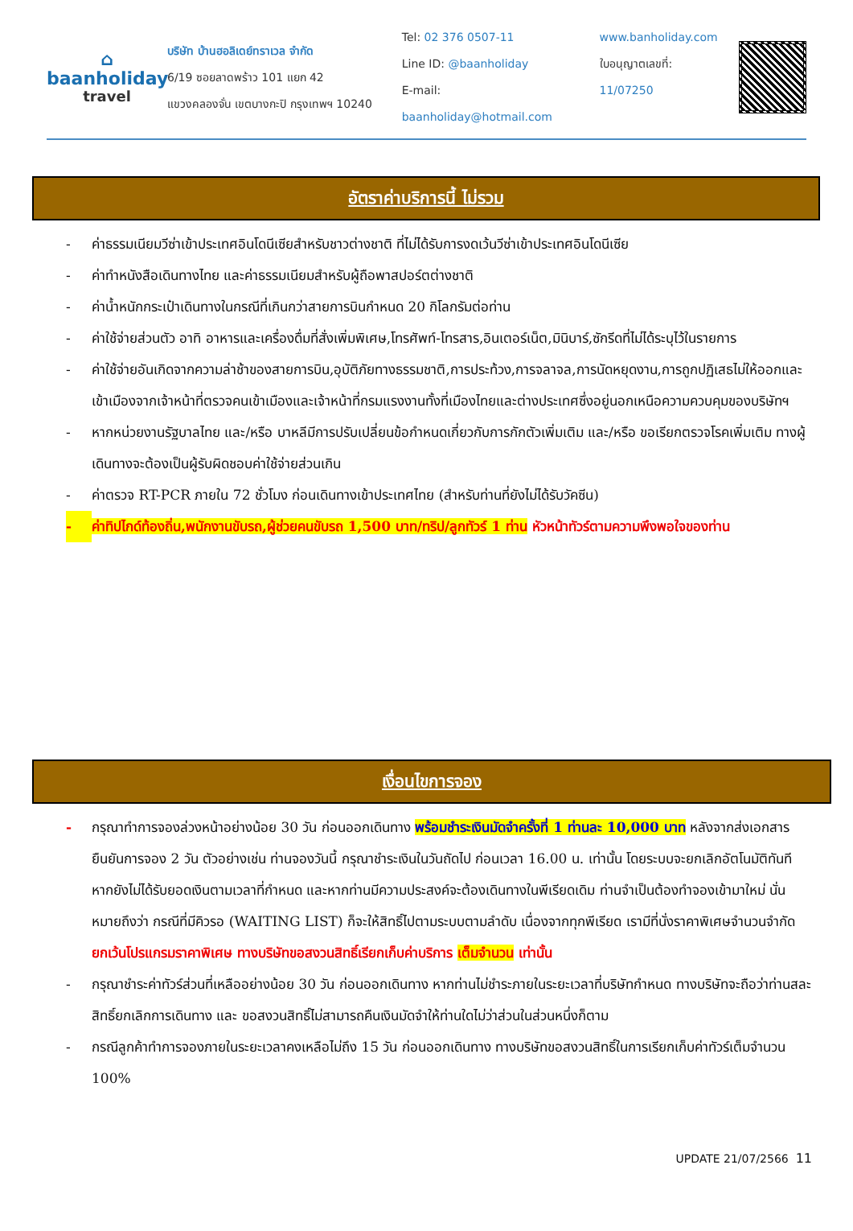⌂
baanholiday
travel
บริษัท บ้านฮอลิเดย์ทราเวล จำกัด
6/19 ซอยลาดพร้าว 101 แยก 42
แขวงคลองจั่น เขตบางกะปิ กรุงเทพฯ 10240
Tel: 02 376 0507-11
Line ID: @baanholiday
E-mail: baanholiday@hotmail.com
www.banholiday.com
ใบอนุญาตเลขที่: 11/07250
อัตราค่าบริการนี้ ไม่รวม
- ค่าธรรมเนียมวีซ่าเข้าประเทศอินโดนีเซียสำหรับชาวต่างชาติ ที่ไม่ได้รับการงดเว้นวีซ่าเข้าประเทศอินโดนีเซีย
- ค่าทำหนังสือเดินทางไทย และค่าธรรมเนียมสำหรับผู้ถือพาสปอร์ตต่างชาติ
- ค่าน้ำหนักกระเป๋าเดินทางในกรณีที่เกินกว่าสายการบินกำหนด 20 กิโลกรัมต่อท่าน
- ค่าใช้จ่ายส่วนตัว อาทิ อาหารและเครื่องดื่มที่สั่งเพิ่มพิเศษ,โทรศัพท์-โทรสาร,อินเตอร์เน็ต,มินิบาร์,ซักรีดที่ไม่ได้ระบุไว้ในรายการ
- ค่าใช้จ่ายอันเกิดจากความล่าช้าของสายการบิน,อุบัติภัยทางธรรมชาติ,การประท้วง,การจลาจล,การนัดหยุดงาน,การถูกปฏิเสธไม่ให้ออกและเข้าเมืองจากเจ้าหน้าที่ตรวจคนเข้าเมืองและเจ้าหน้าที่กรมแรงงานทั้งที่เมืองไทยและต่างประเทศซึ่งอยู่นอกเหนือความควบคุมของบริษัทฯ
- หากหน่วยงานรัฐบาลไทย และ/หรือ บาหลีมีการปรับเปลี่ยนข้อกำหนดเกี่ยวกับการกักตัวเพิ่มเติม และ/หรือ ขอเรียกตรวจโรคเพิ่มเติม ทางผู้เดินทางจะต้องเป็นผู้รับผิดชอบค่าใช้จ่ายส่วนเกิน
- ค่าตรวจ RT-PCR ภายใน 72 ชั่วโมง ก่อนเดินทางเข้าประเทศไทย (สำหรับท่านที่ยังไม่ได้รับวัคซีน)
- ค่าทิปไกด์ท้องถิ่น,พนักงานขับรถ,ผู้ช่วยคนขับรถ 1,500 บาท/ทริป/ลูกทัวร์ 1 ท่าน หัวหน้าทัวร์ตามความพึงพอใจของท่าน
เงื่อนไขการจอง
- กรุณาทำการจองล่วงหน้าอย่างน้อย 30 วัน ก่อนออกเดินทาง พร้อมชำระเงินมัดจำครั้งที่ 1 ท่านละ 10,000 บาท หลังจากส่งเอกสารยืนยันการจอง 2 วัน ตัวอย่างเช่น ท่านจองวันนี้ กรุณาชำระเงินในวันถัดไป ก่อนเวลา 16.00 น. เท่านั้น โดยระบบจะยกเลิกอัตโนมัติทันที หากยังไม่ได้รับยอดเงินตามเวลาที่กำหนด และหากท่านมีความประสงค์จะต้องเดินทางในพีเรียดเดิม ท่านจำเป็นต้องทำจองเข้ามาใหม่ นั่นหมายถึงว่า กรณีที่มีคิวรอ (WAITING LIST) ก็จะให้สิทธิ์ไปตามระบบตามลำดับ เนื่องจากทุกพีเรียด เรามีที่นั่งราคาพิเศษจำนวนจำกัด ยกเว้นโปรแกรมราคาพิเศษ ทางบริษัทขอสงวนสิทธิ์เรียกเก็บค่าบริการ เต็มจำนวน เท่านั้น
- กรุณาชำระค่าทัวร์ส่วนที่เหลืออย่างน้อย 30 วัน ก่อนออกเดินทาง หากท่านไม่ชำระภายในระยะเวลาที่บริษัทกำหนด ทางบริษัทจะถือว่าท่านสละสิทธิ์ยกเลิกการเดินทาง และ ขอสงวนสิทธิ์ไม่สามารถคืนเงินมัดจำให้ท่านใดไม่ว่าส่วนในส่วนหนึ่งก็ตาม
- กรณีลูกค้าทำการจองภายในระยะเวลาคงเหลือไม่ถึง 15 วัน ก่อนออกเดินทาง ทางบริษัทขอสงวนสิทธิ์ในการเรียกเก็บค่าทัวร์เต็มจำนวน 100%
UPDATE 21/07/2566 11